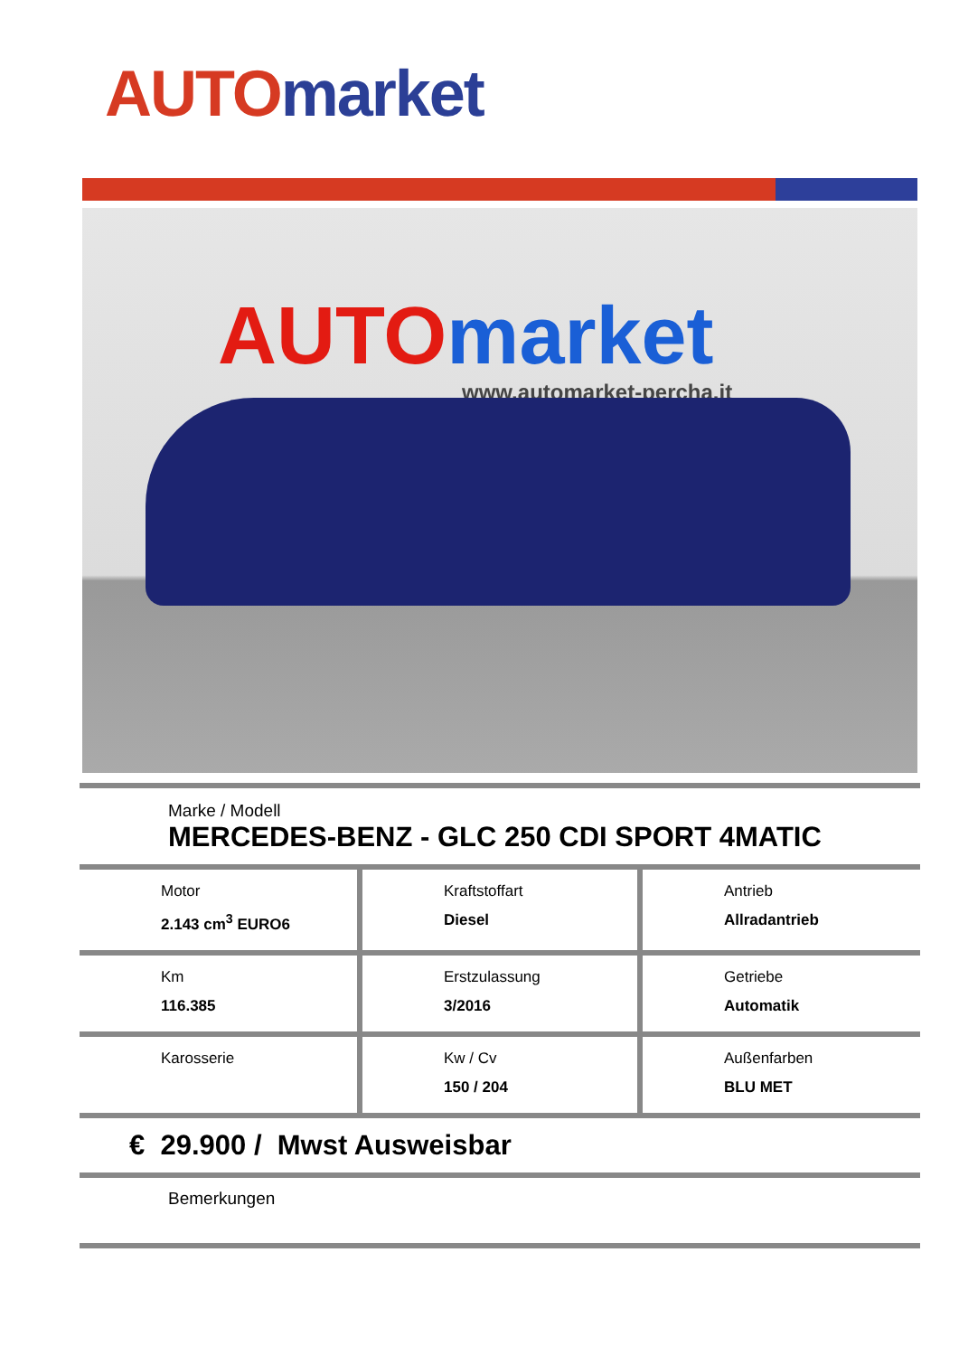AUTO market
AUTO market
www.automarket-percha.it
Marke / Modell
MERCEDES-BENZ - GLC 250 CDI SPORT 4MATIC
| Motor 2.143 cm<sup>3</sup> EURO6 | Kraftstoffart Diesel | Antrieb Allradantrieb |
| Km 116.385 | Erstzulassung 3/2016 | Getriebe Automatik |
| Karosserie | Kw / Cv 150 / 204 | Außenfarben BLU MET |
€ 29.900 / Mwst Ausweisbar
Bemerkungen